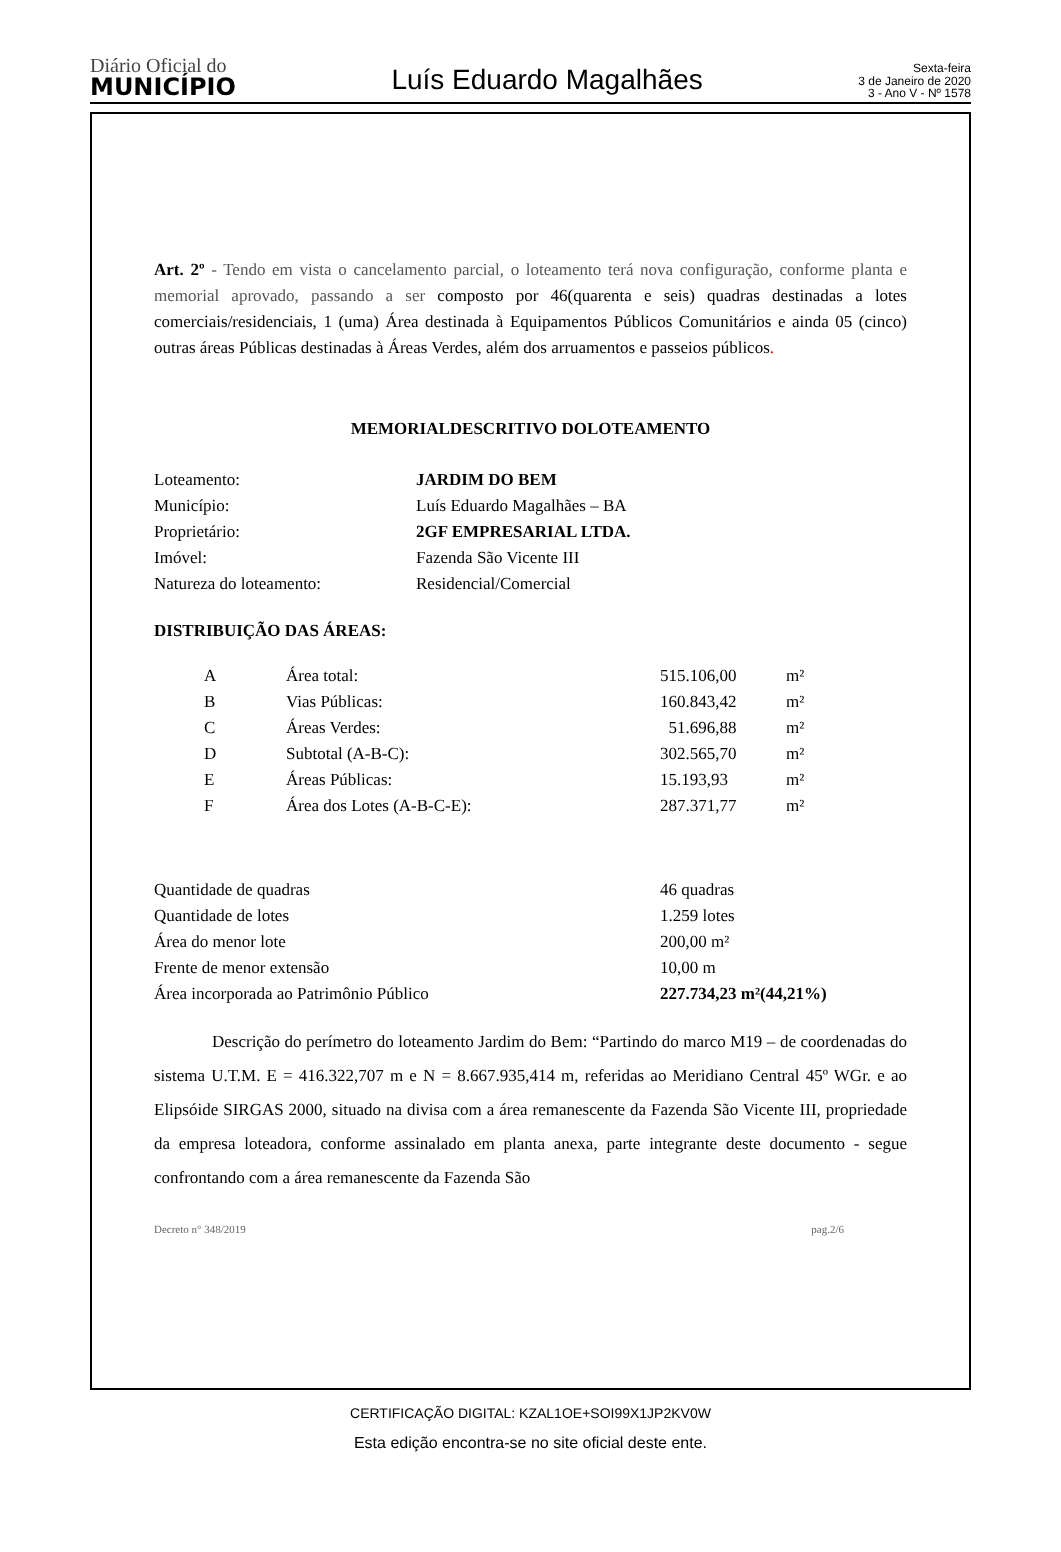Diário Oficial do
MUNICÍPIO
Luís Eduardo Magalhães
Sexta-feira
3 de Janeiro de 2020
3 - Ano V - Nº 1578
Art. 2º - Tendo em vista o cancelamento parcial, o loteamento terá nova configuração, conforme planta e memorial aprovado, passando a ser composto por 46(quarenta e seis) quadras destinadas a lotes comerciais/residenciais, 1 (uma) Área destinada à Equipamentos Públicos Comunitários e ainda 05 (cinco) outras áreas Públicas destinadas à Áreas Verdes, além dos arruamentos e passeios públicos.
MEMORIALDESCRITIVO DOLOTEAMENTO
| Loteamento: | JARDIM DO BEM |
| Município: | Luís Eduardo Magalhães – BA |
| Proprietário: | 2GF EMPRESARIAL LTDA. |
| Imóvel: | Fazenda São Vicente III |
| Natureza do loteamento: | Residencial/Comercial |
DISTRIBUIÇÃO DAS ÁREAS:
| A | Área total: | 515.106,00 | m² |
| B | Vias Públicas: | 160.843,42 | m² |
| C | Áreas Verdes: | 51.696,88 | m² |
| D | Subtotal (A-B-C): | 302.565,70 | m² |
| E | Áreas Públicas: | 15.193,93 | m² |
| F | Área dos Lotes (A-B-C-E): | 287.371,77 | m² |
| Quantidade de quadras | 46 quadras |
| Quantidade de lotes | 1.259 lotes |
| Área do menor lote | 200,00 m² |
| Frente de menor extensão | 10,00 m |
| Área incorporada ao Patrimônio Público | 227.734,23 m²(44,21%) |
Descrição do perímetro do loteamento Jardim do Bem: “Partindo do marco M19 – de coordenadas do sistema U.T.M. E = 416.322,707 m e N = 8.667.935,414 m, referidas ao Meridiano Central 45º WGr. e ao Elipsóide SIRGAS 2000, situado na divisa com a área remanescente da Fazenda São Vicente III, propriedade da empresa loteadora, conforme assinalado em planta anexa, parte integrante deste documento - segue confrontando com a área remanescente da Fazenda São
Decreto n° 348/2019 pag.2/6
CERTIFICAÇÃO DIGITAL: KZAL1OE+SOI99X1JP2KV0W
Esta edição encontra-se no site oficial deste ente.